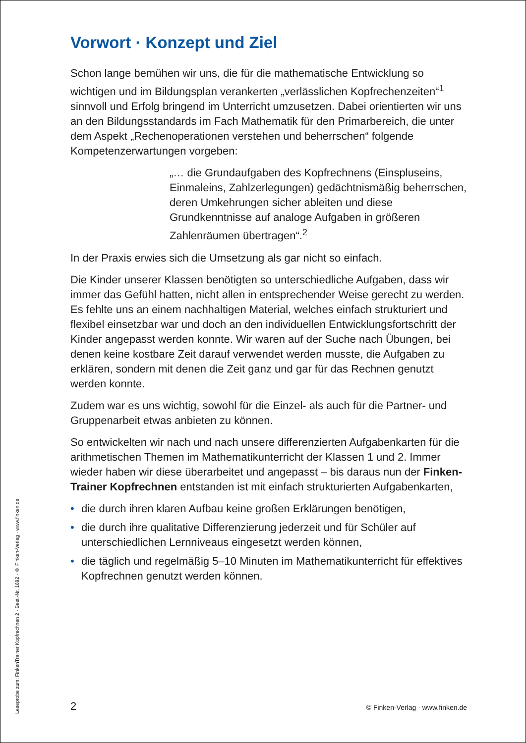Vorwort · Konzept und Ziel
Schon lange bemühen wir uns, die für die mathematische Entwicklung so wichtigen und im Bildungsplan verankerten „verlässlichen Kopfrechenzeiten“<sup>1</sup> sinnvoll und Erfolg bringend im Unterricht umzusetzen. Dabei orientierten wir uns an den Bildungsstandards im Fach Mathematik für den Primarbereich, die unter dem Aspekt „Rechenoperationen verstehen und beherrschen“ folgende Kompetenzerwartungen vorgeben:
„… die Grundaufgaben des Kopfrechnens (Einspluseins, Einmaleins, Zahlzerlegungen) gedächtnismäßig beherrschen, deren Umkehrungen sicher ableiten und diese Grundkenntnisse auf analoge Aufgaben in größeren Zahlenräumen übertragen“.<sup>2</sup>
In der Praxis erwies sich die Umsetzung als gar nicht so einfach.
Die Kinder unserer Klassen benötigten so unterschiedliche Aufgaben, dass wir immer das Gefühl hatten, nicht allen in entsprechender Weise gerecht zu werden. Es fehlte uns an einem nachhaltigen Material, welches einfach strukturiert und flexibel einsetzbar war und doch an den individuellen Entwicklungsfortschritt der Kinder angepasst werden konnte. Wir waren auf der Suche nach Übungen, bei denen keine kostbare Zeit darauf verwendet werden musste, die Aufgaben zu erklären, sondern mit denen die Zeit ganz und gar für das Rechnen genutzt werden konnte.
Zudem war es uns wichtig, sowohl für die Einzel- als auch für die Partner- und Gruppenarbeit etwas anbieten zu können.
So entwickelten wir nach und nach unsere differenzierten Aufgabenkarten für die arithmetischen Themen im Mathematikunterricht der Klassen 1 und 2. Immer wieder haben wir diese überarbeitet und angepasst – bis daraus nun der Finken-Trainer Kopfrechnen entstanden ist mit einfach strukturierten Aufgabenkarten,
• die durch ihren klaren Aufbau keine großen Erklärungen benötigen,
• die durch ihre qualitative Differenzierung jederzeit und für Schüler auf unterschiedlichen Lernniveaus eingesetzt werden können,
• die täglich und regelmäßig 5–10 Minuten im Mathematikunterricht für effektives Kopfrechnen genutzt werden können.
Leseprobe zum: FinkenTrainer Kopfrechnen 2 · Best.-Nr. 1692 · © Finken-Verlag · www.finken.de
2 © Finken-Verlag · www.finken.de